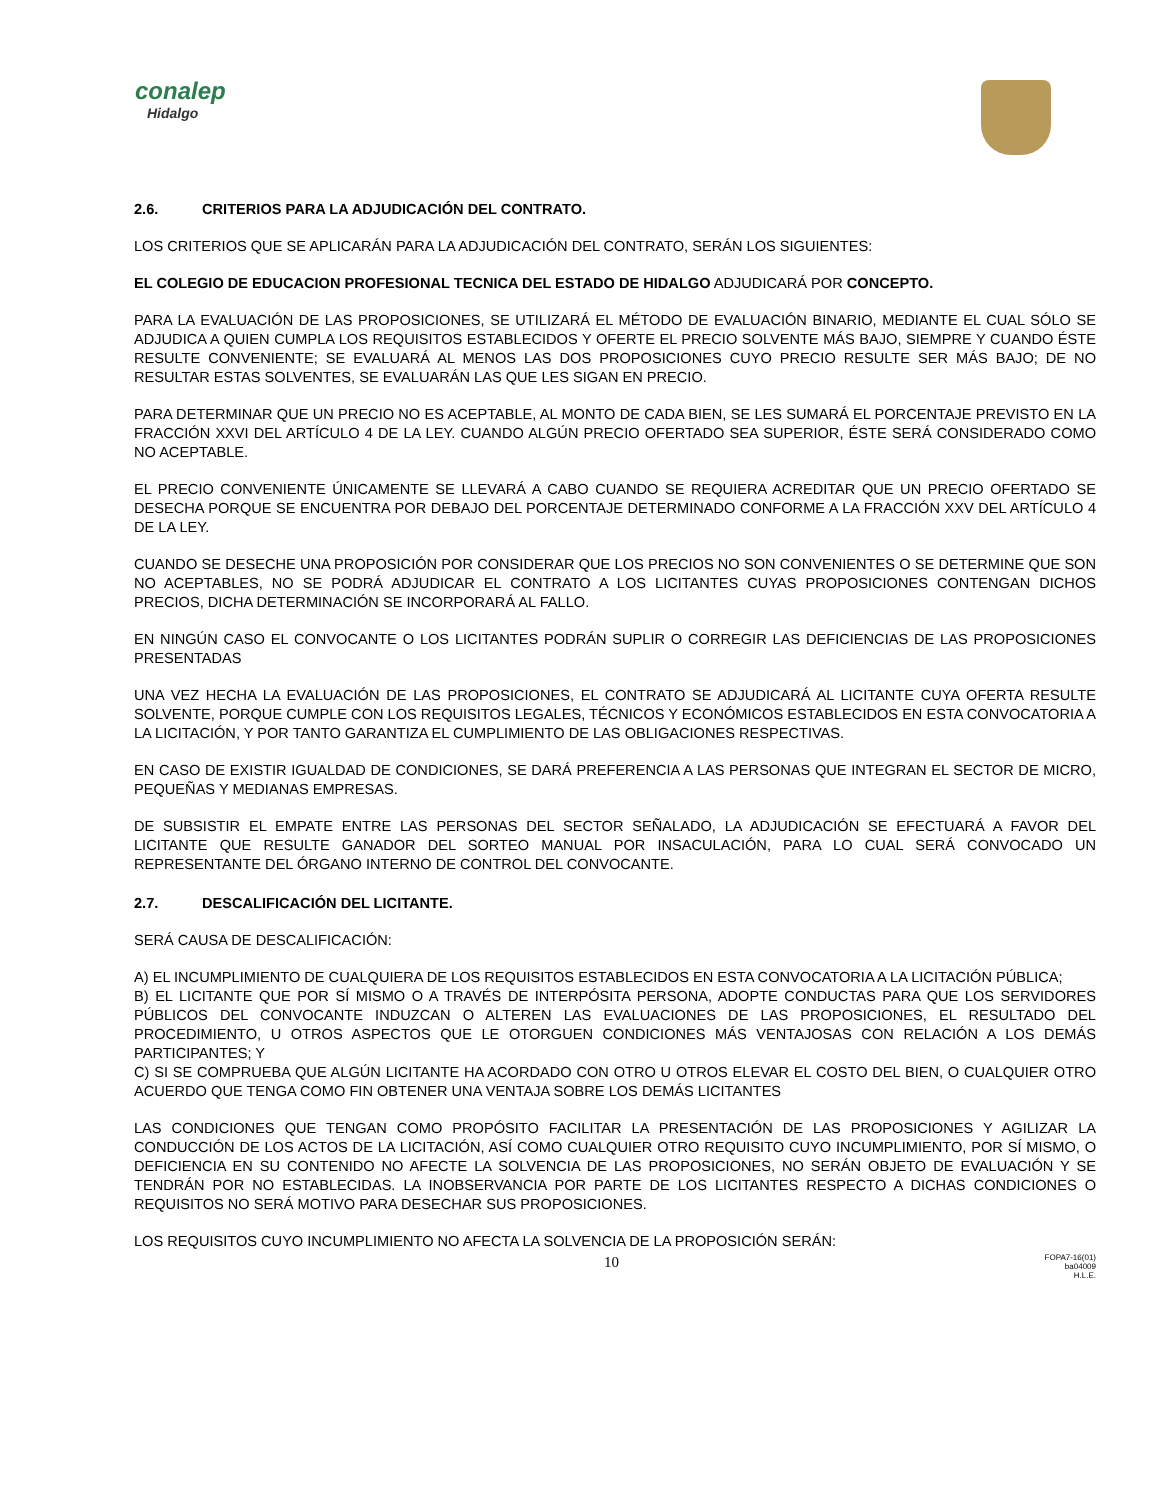conalep
Hidalgo
2.6. CRITERIOS PARA LA ADJUDICACIÓN DEL CONTRATO.
LOS CRITERIOS QUE SE APLICARÁN PARA LA ADJUDICACIÓN DEL CONTRATO, SERÁN LOS SIGUIENTES:
EL COLEGIO DE EDUCACION PROFESIONAL TECNICA DEL ESTADO DE HIDALGO ADJUDICARÁ POR CONCEPTO.
PARA LA EVALUACIÓN DE LAS PROPOSICIONES, SE UTILIZARÁ EL MÉTODO DE EVALUACIÓN BINARIO, MEDIANTE EL CUAL SÓLO SE ADJUDICA A QUIEN CUMPLA LOS REQUISITOS ESTABLECIDOS Y OFERTE EL PRECIO SOLVENTE MÁS BAJO, SIEMPRE Y CUANDO ÉSTE RESULTE CONVENIENTE; SE EVALUARÁ AL MENOS LAS DOS PROPOSICIONES CUYO PRECIO RESULTE SER MÁS BAJO; DE NO RESULTAR ESTAS SOLVENTES, SE EVALUARÁN LAS QUE LES SIGAN EN PRECIO.
PARA DETERMINAR QUE UN PRECIO NO ES ACEPTABLE, AL MONTO DE CADA BIEN, SE LES SUMARÁ EL PORCENTAJE PREVISTO EN LA FRACCIÓN XXVI DEL ARTÍCULO 4 DE LA LEY. CUANDO ALGÚN PRECIO OFERTADO SEA SUPERIOR, ÉSTE SERÁ CONSIDERADO COMO NO ACEPTABLE.
EL PRECIO CONVENIENTE ÚNICAMENTE SE LLEVARÁ A CABO CUANDO SE REQUIERA ACREDITAR QUE UN PRECIO OFERTADO SE DESECHA PORQUE SE ENCUENTRA POR DEBAJO DEL PORCENTAJE DETERMINADO CONFORME A LA FRACCIÓN XXV DEL ARTÍCULO 4 DE LA LEY.
CUANDO SE DESECHE UNA PROPOSICIÓN POR CONSIDERAR QUE LOS PRECIOS NO SON CONVENIENTES O SE DETERMINE QUE SON NO ACEPTABLES, NO SE PODRÁ ADJUDICAR EL CONTRATO A LOS LICITANTES CUYAS PROPOSICIONES CONTENGAN DICHOS PRECIOS, DICHA DETERMINACIÓN SE INCORPORARÁ AL FALLO.
EN NINGÚN CASO EL CONVOCANTE O LOS LICITANTES PODRÁN SUPLIR O CORREGIR LAS DEFICIENCIAS DE LAS PROPOSICIONES PRESENTADAS
UNA VEZ HECHA LA EVALUACIÓN DE LAS PROPOSICIONES, EL CONTRATO SE ADJUDICARÁ AL LICITANTE CUYA OFERTA RESULTE SOLVENTE, PORQUE CUMPLE CON LOS REQUISITOS LEGALES, TÉCNICOS Y ECONÓMICOS ESTABLECIDOS EN ESTA CONVOCATORIA A LA LICITACIÓN, Y POR TANTO GARANTIZA EL CUMPLIMIENTO DE LAS OBLIGACIONES RESPECTIVAS.
EN CASO DE EXISTIR IGUALDAD DE CONDICIONES, SE DARÁ PREFERENCIA A LAS PERSONAS QUE INTEGRAN EL SECTOR DE MICRO, PEQUEÑAS Y MEDIANAS EMPRESAS.
DE SUBSISTIR EL EMPATE ENTRE LAS PERSONAS DEL SECTOR SEÑALADO, LA ADJUDICACIÓN SE EFECTUARÁ A FAVOR DEL LICITANTE QUE RESULTE GANADOR DEL SORTEO MANUAL POR INSACULACIÓN, PARA LO CUAL SERÁ CONVOCADO UN REPRESENTANTE DEL ÓRGANO INTERNO DE CONTROL DEL CONVOCANTE.
2.7. DESCALIFICACIÓN DEL LICITANTE.
SERÁ CAUSA DE DESCALIFICACIÓN:
A) EL INCUMPLIMIENTO DE CUALQUIERA DE LOS REQUISITOS ESTABLECIDOS EN ESTA CONVOCATORIA A LA LICITACIÓN PÚBLICA;
B) EL LICITANTE QUE POR SÍ MISMO O A TRAVÉS DE INTERPÓSITA PERSONA, ADOPTE CONDUCTAS PARA QUE LOS SERVIDORES PÚBLICOS DEL CONVOCANTE INDUZCAN O ALTEREN LAS EVALUACIONES DE LAS PROPOSICIONES, EL RESULTADO DEL PROCEDIMIENTO, U OTROS ASPECTOS QUE LE OTORGUEN CONDICIONES MÁS VENTAJOSAS CON RELACIÓN A LOS DEMÁS PARTICIPANTES; Y
C) SI SE COMPRUEBA QUE ALGÚN LICITANTE HA ACORDADO CON OTRO U OTROS ELEVAR EL COSTO DEL BIEN, O CUALQUIER OTRO ACUERDO QUE TENGA COMO FIN OBTENER UNA VENTAJA SOBRE LOS DEMÁS LICITANTES
LAS CONDICIONES QUE TENGAN COMO PROPÓSITO FACILITAR LA PRESENTACIÓN DE LAS PROPOSICIONES Y AGILIZAR LA CONDUCCIÓN DE LOS ACTOS DE LA LICITACIÓN, ASÍ COMO CUALQUIER OTRO REQUISITO CUYO INCUMPLIMIENTO, POR SÍ MISMO, O DEFICIENCIA EN SU CONTENIDO NO AFECTE LA SOLVENCIA DE LAS PROPOSICIONES, NO SERÁN OBJETO DE EVALUACIÓN Y SE TENDRÁN POR NO ESTABLECIDAS. LA INOBSERVANCIA POR PARTE DE LOS LICITANTES RESPECTO A DICHAS CONDICIONES O REQUISITOS NO SERÁ MOTIVO PARA DESECHAR SUS PROPOSICIONES.
LOS REQUISITOS CUYO INCUMPLIMIENTO NO AFECTA LA SOLVENCIA DE LA PROPOSICIÓN SERÁN:
10
FOPA7-16(01)
ba04009
H.L.E.